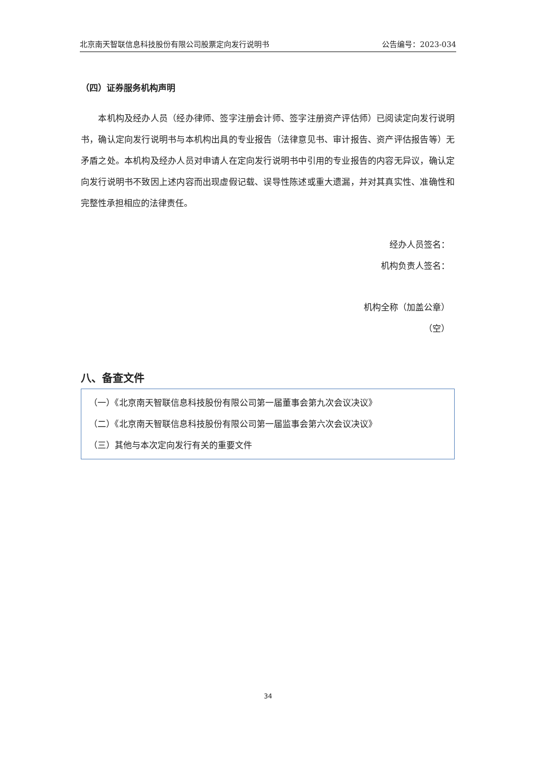北京南天智联信息科技股份有限公司股票定向发行说明书 公告编号：2023-034
（四）证券服务机构声明
　　本机构及经办人员（经办律师、签字注册会计师、签字注册资产评估师）已阅读定向发行说明书，确认定向发行说明书与本机构出具的专业报告（法律意见书、审计报告、资产评估报告等）无矛盾之处。本机构及经办人员对申请人在定向发行说明书中引用的专业报告的内容无异议，确认定向发行说明书不致因上述内容而出现虚假记载、误导性陈述或重大遗漏，并对其真实性、准确性和完整性承担相应的法律责任。
经办人员签名：
机构负责人签名：
机构全称（加盖公章）
（空）
八、备查文件
（一）《北京南天智联信息科技股份有限公司第一届董事会第九次会议决议》
（二）《北京南天智联信息科技股份有限公司第一届监事会第六次会议决议》
（三）其他与本次定向发行有关的重要文件
34